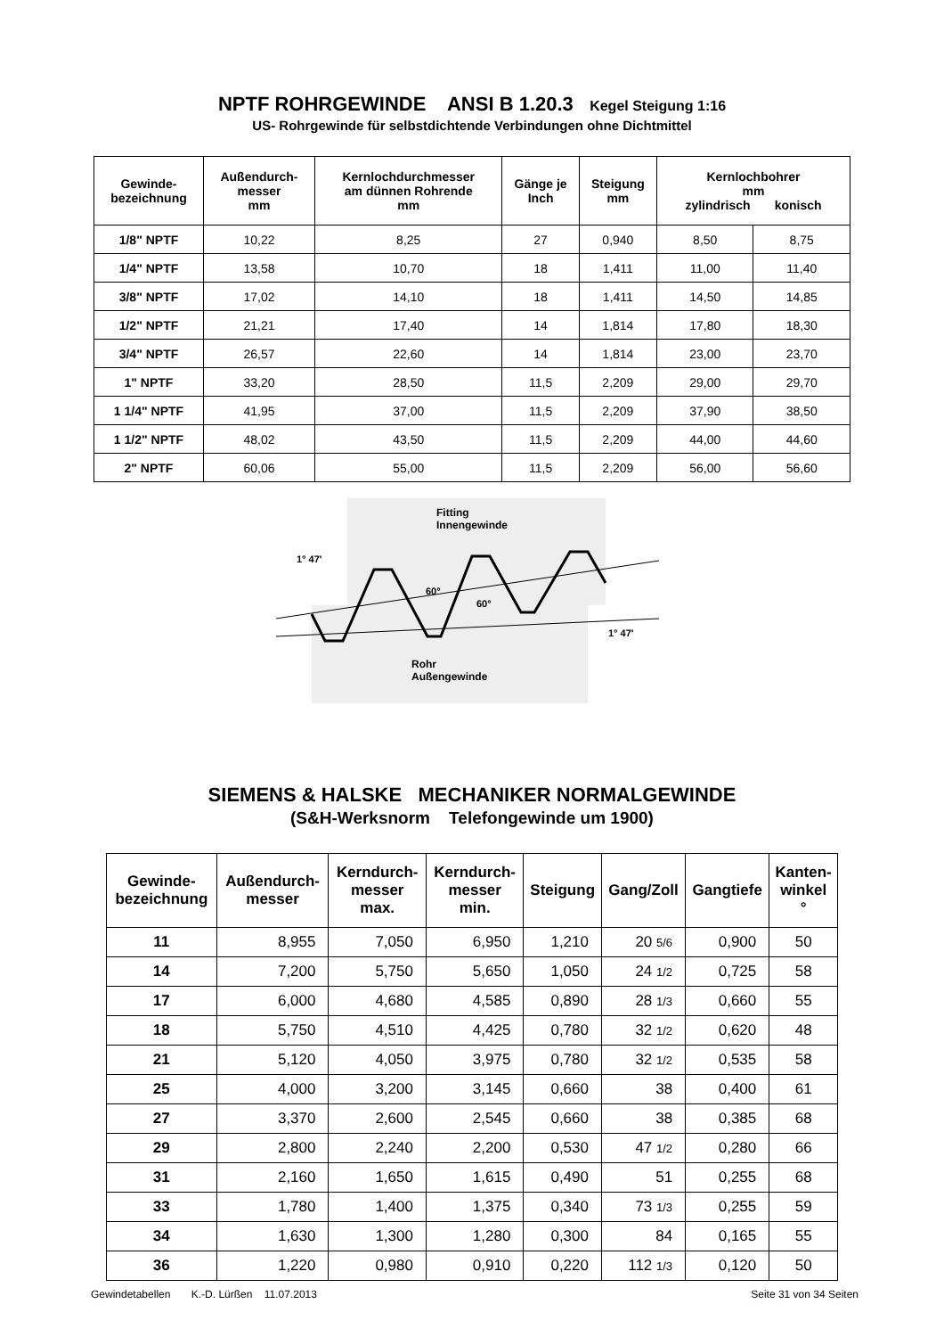NPTF ROHRGEWINDE ANSI B 1.20.3 Kegel Steigung 1:16
US- Rohrgewinde für selbstdichtende Verbindungen ohne Dichtmittel
| Gewinde- bezeichnung | Außendurch- messer mm | Kernlochdurchmesser am dünnen Rohrende mm | Gänge je Inch | Steigung mm | Kernlochbohrer mm zylindrisch konisch | |
| --- | --- | --- | --- | --- | --- | --- |
| 1/8" NPTF | 10,22 | 8,25 | 27 | 0,940 | 8,50 | 8,75 |
| 1/4" NPTF | 13,58 | 10,70 | 18 | 1,411 | 11,00 | 11,40 |
| 3/8" NPTF | 17,02 | 14,10 | 18 | 1,411 | 14,50 | 14,85 |
| 1/2" NPTF | 21,21 | 17,40 | 14 | 1,814 | 17,80 | 18,30 |
| 3/4" NPTF | 26,57 | 22,60 | 14 | 1,814 | 23,00 | 23,70 |
| 1" NPTF | 33,20 | 28,50 | 11,5 | 2,209 | 29,00 | 29,70 |
| 1 1/4" NPTF | 41,95 | 37,00 | 11,5 | 2,209 | 37,90 | 38,50 |
| 1 1/2" NPTF | 48,02 | 43,50 | 11,5 | 2,209 | 44,00 | 44,60 |
| 2" NPTF | 60,06 | 55,00 | 11,5 | 2,209 | 56,00 | 56,60 |
Fitting
Innengewinde
1° 47'
60°
60°
1° 47'
Rohr
Außengewinde
SIEMENS & HALSKE MECHANIKER NORMALGEWINDE
(S&H-Werksnorm Telefongewinde um 1900)
| Gewinde- bezeichnung | Außendurch- messer | Kerndurch- messer max. | Kerndurch- messer min. | Steigung | Gang/Zoll | Gangtiefe | Kanten- winkel ° |
| --- | --- | --- | --- | --- | --- | --- | --- |
| 11 | 8,955 | 7,050 | 6,950 | 1,210 | 20 5/6 | 0,900 | 50 |
| 14 | 7,200 | 5,750 | 5,650 | 1,050 | 24 1/2 | 0,725 | 58 |
| 17 | 6,000 | 4,680 | 4,585 | 0,890 | 28 1/3 | 0,660 | 55 |
| 18 | 5,750 | 4,510 | 4,425 | 0,780 | 32 1/2 | 0,620 | 48 |
| 21 | 5,120 | 4,050 | 3,975 | 0,780 | 32 1/2 | 0,535 | 58 |
| 25 | 4,000 | 3,200 | 3,145 | 0,660 | 38 | 0,400 | 61 |
| 27 | 3,370 | 2,600 | 2,545 | 0,660 | 38 | 0,385 | 68 |
| 29 | 2,800 | 2,240 | 2,200 | 0,530 | 47 1/2 | 0,280 | 66 |
| 31 | 2,160 | 1,650 | 1,615 | 0,490 | 51 | 0,255 | 68 |
| 33 | 1,780 | 1,400 | 1,375 | 0,340 | 73 1/3 | 0,255 | 59 |
| 34 | 1,630 | 1,300 | 1,280 | 0,300 | 84 | 0,165 | 55 |
| 36 | 1,220 | 0,980 | 0,910 | 0,220 | 112 1/3 | 0,120 | 50 |
Gewindetabellen K.-D. Lürßen 11.07.2013 Seite 31 von 34 Seiten